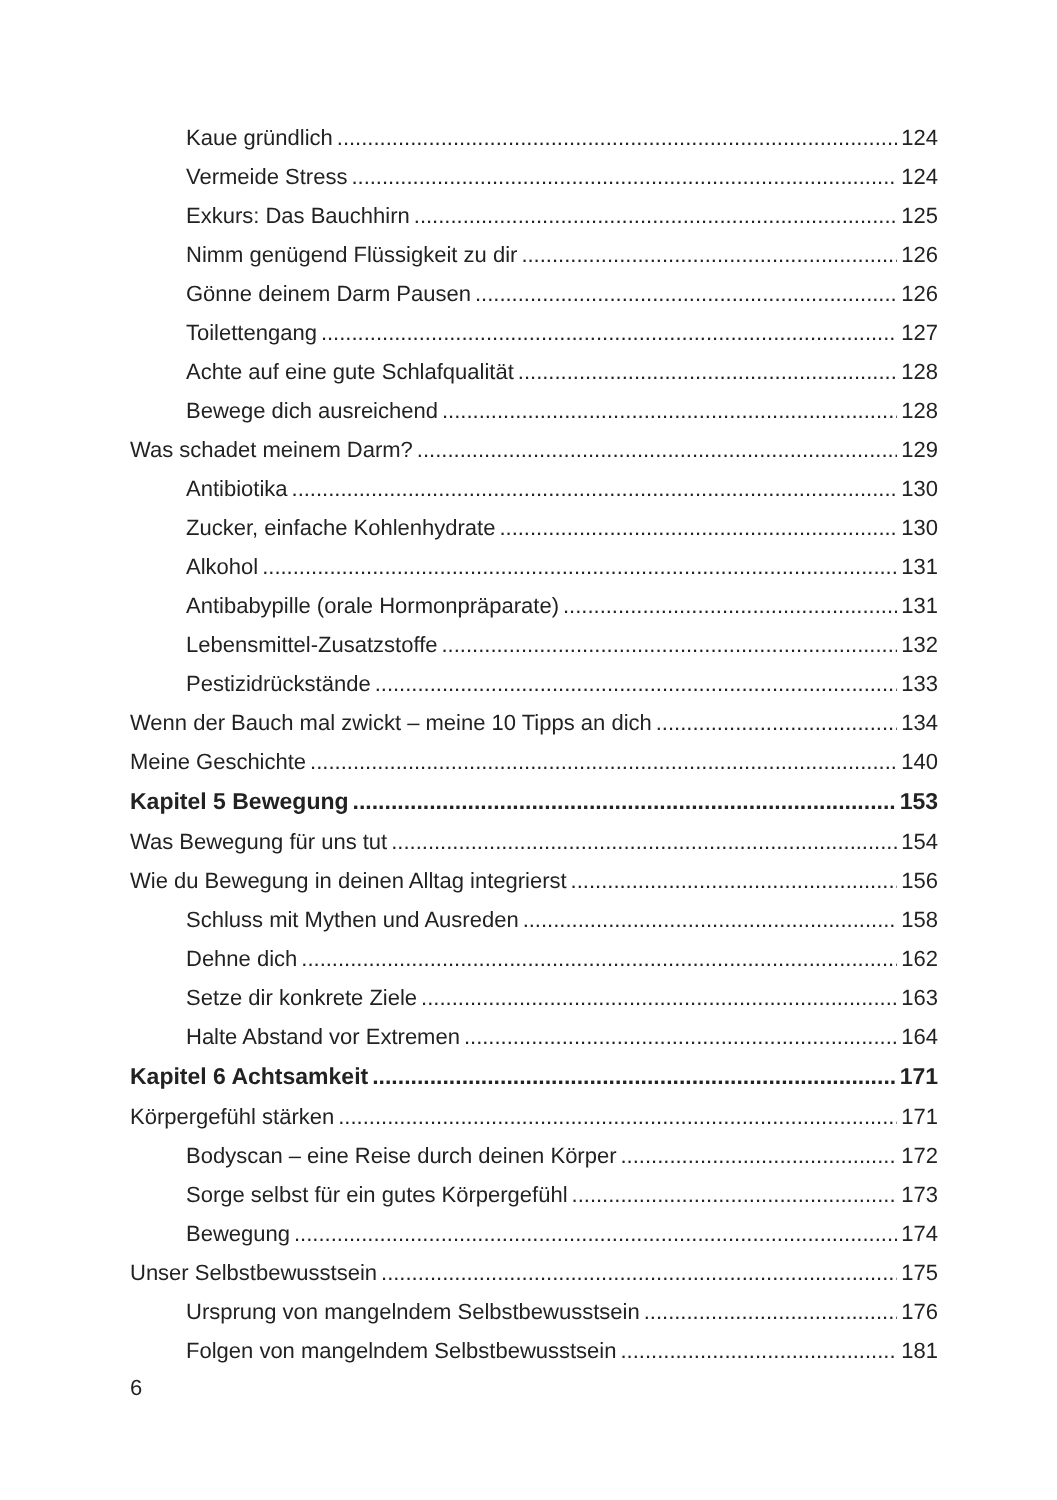Kaue gründlich 124
Vermeide Stress 124
Exkurs: Das Bauchhirn 125
Nimm genügend Flüssigkeit zu dir 126
Gönne deinem Darm Pausen 126
Toilettengang 127
Achte auf eine gute Schlafqualität 128
Bewege dich ausreichend 128
Was schadet meinem Darm? 129
Antibiotika 130
Zucker, einfache Kohlenhydrate 130
Alkohol 131
Antibabypille (orale Hormonpräparate) 131
Lebensmittel-Zusatzstoffe 132
Pestizidrückstände 133
Wenn der Bauch mal zwickt – meine 10 Tipps an dich 134
Meine Geschichte 140
Kapitel 5 Bewegung 153
Was Bewegung für uns tut 154
Wie du Bewegung in deinen Alltag integrierst 156
Schluss mit Mythen und Ausreden 158
Dehne dich 162
Setze dir konkrete Ziele 163
Halte Abstand vor Extremen 164
Kapitel 6 Achtsamkeit 171
Körpergefühl stärken 171
Bodyscan – eine Reise durch deinen Körper 172
Sorge selbst für ein gutes Körpergefühl 173
Bewegung 174
Unser Selbstbewusstsein 175
Ursprung von mangelndem Selbstbewusstsein 176
Folgen von mangelndem Selbstbewusstsein 181
6